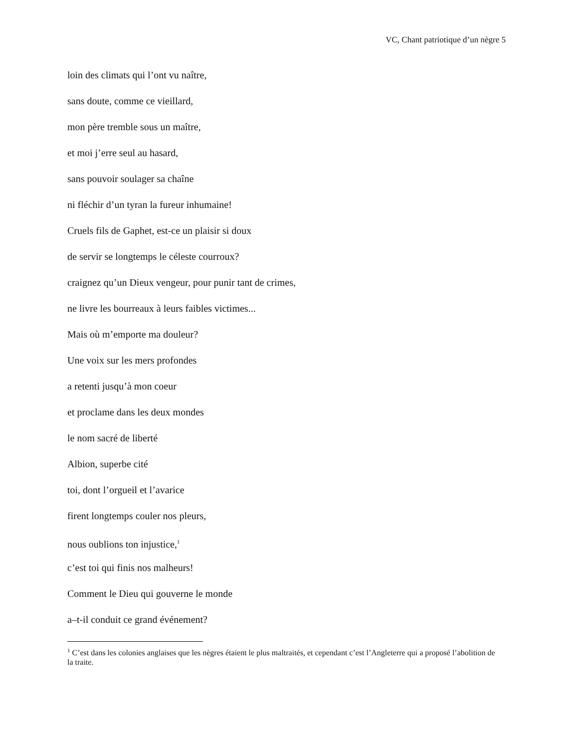VC, Chant patriotique d’un nègre 5
loin des climats qui l’ont vu naître,
sans doute, comme ce vieillard,
mon père tremble sous un maître,
et moi j’erre seul au hasard,
sans pouvoir soulager sa chaîne
ni fléchir d’un tyran la fureur inhumaine!
Cruels fils de Gaphet, est-ce un plaisir si doux
de servir se longtemps le céleste courroux?
craignez qu’un Dieux vengeur, pour punir tant de crimes,
ne livre les bourreaux à leurs faibles victimes...
Mais où m’emporte ma douleur?
Une voix sur les mers profondes
a retenti jusqu’à mon coeur
et proclame dans les deux mondes
le nom sacré de liberté
Albion, superbe cité
toi, dont l’orgueil et l’avarice
firent longtemps couler nos pleurs,
nous oublions ton injustice,<sup>1</sup>
c’est toi qui finis nos malheurs!
Comment le Dieu qui gouverne le monde
a–t-il conduit ce grand événement?
<sup>1</sup> C’est dans les colonies anglaises que les nègres étaient le plus maltraités, et cependant c’est l’Angleterre qui a proposé l’abolition de la traite.